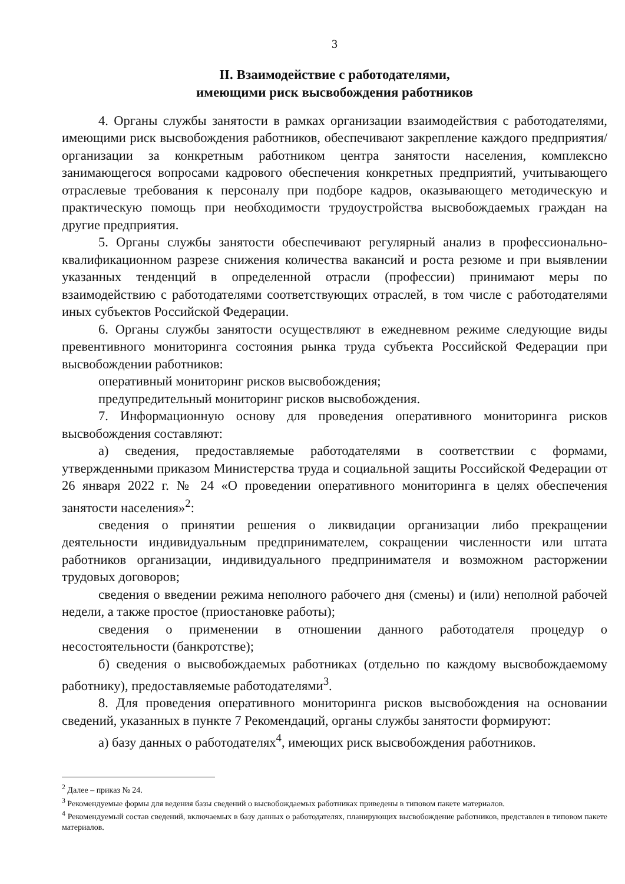3
II. Взаимодействие с работодателями,
имеющими риск высвобождения работников
4. Органы службы занятости в рамках организации взаимодействия с работодателями, имеющими риск высвобождения работников, обеспечивают закрепление каждого предприятия/организации за конкретным работником центра занятости населения, комплексно занимающегося вопросами кадрового обеспечения конкретных предприятий, учитывающего отраслевые требования к персоналу при подборе кадров, оказывающего методическую и практическую помощь при необходимости трудоустройства высвобождаемых граждан на другие предприятия.
5. Органы службы занятости обеспечивают регулярный анализ в профессионально-квалификационном разрезе снижения количества вакансий и роста резюме и при выявлении указанных тенденций в определенной отрасли (профессии) принимают меры по взаимодействию с работодателями соответствующих отраслей, в том числе с работодателями иных субъектов Российской Федерации.
6. Органы службы занятости осуществляют в ежедневном режиме следующие виды превентивного мониторинга состояния рынка труда субъекта Российской Федерации при высвобождении работников:
оперативный мониторинг рисков высвобождения;
предупредительный мониторинг рисков высвобождения.
7. Информационную основу для проведения оперативного мониторинга рисков высвобождения составляют:
а) сведения, предоставляемые работодателями в соответствии с формами, утвержденными приказом Министерства труда и социальной защиты Российской Федерации от 26 января 2022 г. № 24 «О проведении оперативного мониторинга в целях обеспечения занятости населения»<sup>2</sup>:
сведения о принятии решения о ликвидации организации либо прекращении деятельности индивидуальным предпринимателем, сокращении численности или штата работников организации, индивидуального предпринимателя и возможном расторжении трудовых договоров;
сведения о введении режима неполного рабочего дня (смены) и (или) неполной рабочей недели, а также простое (приостановке работы);
сведения о применении в отношении данного работодателя процедур о несостоятельности (банкротстве);
б) сведения о высвобождаемых работниках (отдельно по каждому высвобождаемому работнику), предоставляемые работодателями<sup>3</sup>.
8. Для проведения оперативного мониторинга рисков высвобождения на основании сведений, указанных в пункте 7 Рекомендаций, органы службы занятости формируют:
а) базу данных о работодателях<sup>4</sup>, имеющих риск высвобождения работников.
<sup>2</sup> Далее – приказ № 24.
<sup>3</sup> Рекомендуемые формы для ведения базы сведений о высвобождаемых работниках приведены в типовом пакете материалов.
<sup>4</sup> Рекомендуемый состав сведений, включаемых в базу данных о работодателях, планирующих высвобождение работников, представлен в типовом пакете материалов.